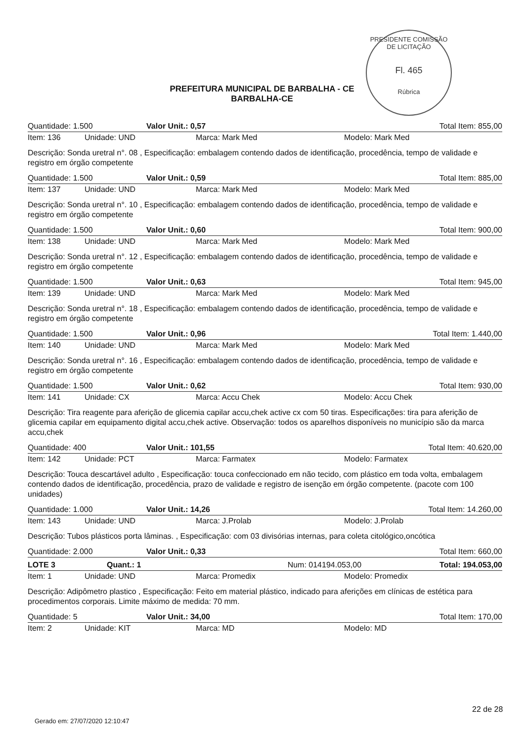PRESIDENTE COMISSÃO DE LICITAÇÃO
Fl. 465
Rúbrica
PREFEITURA MUNICIPAL DE BARBALHA - CE
BARBALHA-CE
Quantidade: 1.500 Valor Unit.: 0,57 Total Item: 855,00
Item: 136 Unidade: UND Marca: Mark Med Modelo: Mark Med
Descrição: Sonda uretral n°. 08 , Especificação: embalagem contendo dados de identificação, procedência, tempo de validade e registro em órgão competente
Quantidade: 1.500 Valor Unit.: 0,59 Total Item: 885,00
Item: 137 Unidade: UND Marca: Mark Med Modelo: Mark Med
Descrição: Sonda uretral n°. 10 , Especificação: embalagem contendo dados de identificação, procedência, tempo de validade e registro em órgão competente
Quantidade: 1.500 Valor Unit.: 0,60 Total Item: 900,00
Item: 138 Unidade: UND Marca: Mark Med Modelo: Mark Med
Descrição: Sonda uretral n°. 12 , Especificação: embalagem contendo dados de identificação, procedência, tempo de validade e registro em órgão competente
Quantidade: 1.500 Valor Unit.: 0,63 Total Item: 945,00
Item: 139 Unidade: UND Marca: Mark Med Modelo: Mark Med
Descrição: Sonda uretral n°. 18 , Especificação: embalagem contendo dados de identificação, procedência, tempo de validade e registro em órgão competente
Quantidade: 1.500 Valor Unit.: 0,96 Total Item: 1.440,00
Item: 140 Unidade: UND Marca: Mark Med Modelo: Mark Med
Descrição: Sonda uretral n°. 16 , Especificação: embalagem contendo dados de identificação, procedência, tempo de validade e registro em órgão competente
Quantidade: 1.500 Valor Unit.: 0,62 Total Item: 930,00
Item: 141 Unidade: CX Marca: Accu Chek Modelo: Accu Chek
Descrição: Tira reagente para aferição de glicemia capilar accu,chek active cx com 50 tiras. Especificações: tira para aferição de glicemia capilar em equipamento digital accu,chek active. Observação: todos os aparelhos disponíveis no município são da marca accu,chek
Quantidade: 400 Valor Unit.: 101,55 Total Item: 40.620,00
Item: 142 Unidade: PCT Marca: Farmatex Modelo: Farmatex
Descrição: Touca descartável adulto , Especificação: touca confeccionado em não tecido, com plástico em toda volta, embalagem contendo dados de identificação, procedência, prazo de validade e registro de isenção em órgão competente. (pacote com 100 unidades)
Quantidade: 1.000 Valor Unit.: 14,26 Total Item: 14.260,00
Item: 143 Unidade: UND Marca: J.Prolab Modelo: J.Prolab
Descrição: Tubos plásticos porta lâminas. , Especificação: com 03 divisórias internas, para coleta citológico,oncótica
Quantidade: 2.000 Valor Unit.: 0,33 Total Item: 660,00
LOTE 3 Quant.: 1 Num: 014 194.053,00 Total: 194.053,00
Item: 1 Unidade: UND Marca: Promedix Modelo: Promedix
Descrição: Adipômetro plastico , Especificação: Feito em material plástico, indicado para aferições em clínicas de estética para procedimentos corporais. Limite máximo de medida: 70 mm.
Quantidade: 5 Valor Unit.: 34,00 Total Item: 170,00
Item: 2 Unidade: KIT Marca: MD Modelo: MD
22 de 28
Gerado em: 27/07/2020 12:10:47